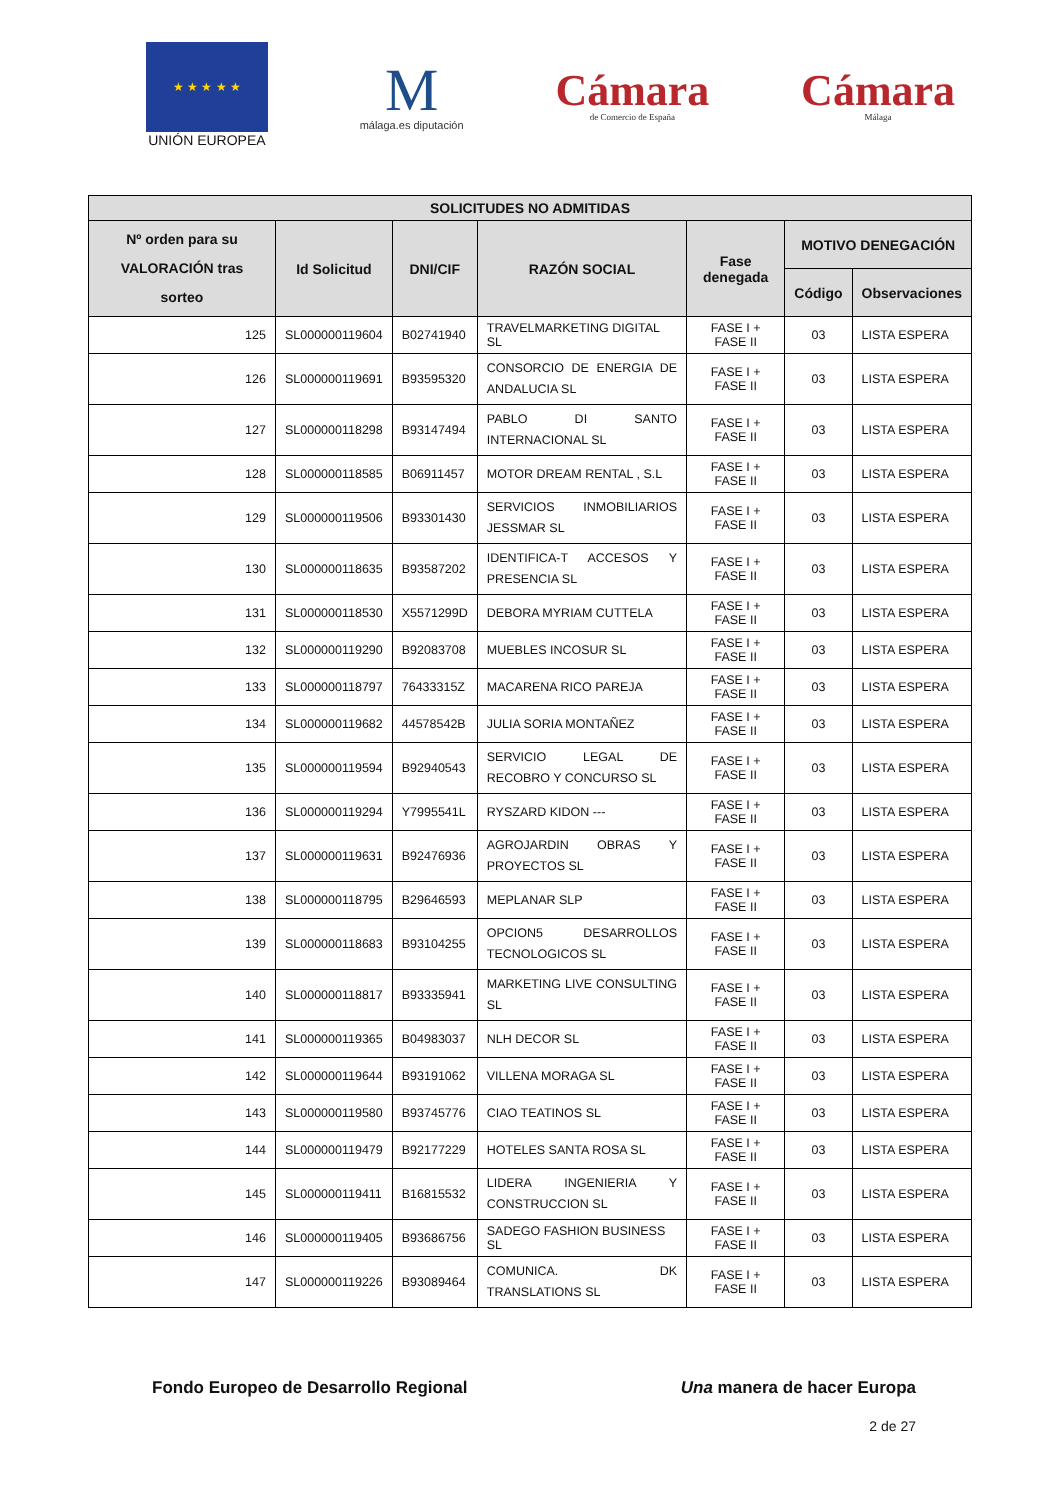★ ★ ★ ★ ★
UNIÓN EUROPEA
M
málaga.es diputación
Cámara
de Comercio de España
Cámara
Málaga
| SOLICITUDES NO ADMITIDAS | | | | | | |
| --- | --- | --- | --- | --- | --- | --- |
| Nº orden para su VALORACIÓN tras sorteo | Id Solicitud | DNI/CIF | RAZÓN SOCIAL | Fase denegada | MOTIVO DENEGACIÓN | |
| | | | | | Código | Observaciones |
| 125 | SL000000119604 | B02741940 | TRAVELMARKETING DIGITAL SL | FASE I + FASE II | 03 | LISTA ESPERA |
| 126 | SL000000119691 | B93595320 | CONSORCIO DE ENERGIA DE ANDALUCIA SL | FASE I + FASE II | 03 | LISTA ESPERA |
| 127 | SL000000118298 | B93147494 | PABLO DI SANTO INTERNACIONAL SL | FASE I + FASE II | 03 | LISTA ESPERA |
| 128 | SL000000118585 | B06911457 | MOTOR DREAM RENTAL , S.L | FASE I + FASE II | 03 | LISTA ESPERA |
| 129 | SL000000119506 | B93301430 | SERVICIOS INMOBILIARIOS JESSMAR SL | FASE I + FASE II | 03 | LISTA ESPERA |
| 130 | SL000000118635 | B93587202 | IDENTIFICA-T ACCESOS Y PRESENCIA SL | FASE I + FASE II | 03 | LISTA ESPERA |
| 131 | SL000000118530 | X5571299D | DEBORA MYRIAM CUTTELA | FASE I + FASE II | 03 | LISTA ESPERA |
| 132 | SL000000119290 | B92083708 | MUEBLES INCOSUR SL | FASE I + FASE II | 03 | LISTA ESPERA |
| 133 | SL000000118797 | 76433315Z | MACARENA RICO PAREJA | FASE I + FASE II | 03 | LISTA ESPERA |
| 134 | SL000000119682 | 44578542B | JULIA SORIA MONTAÑEZ | FASE I + FASE II | 03 | LISTA ESPERA |
| 135 | SL000000119594 | B92940543 | SERVICIO LEGAL DE RECOBRO Y CONCURSO SL | FASE I + FASE II | 03 | LISTA ESPERA |
| 136 | SL000000119294 | Y7995541L | RYSZARD KIDON --- | FASE I + FASE II | 03 | LISTA ESPERA |
| 137 | SL000000119631 | B92476936 | AGROJARDIN OBRAS Y PROYECTOS SL | FASE I + FASE II | 03 | LISTA ESPERA |
| 138 | SL000000118795 | B29646593 | MEPLANAR SLP | FASE I + FASE II | 03 | LISTA ESPERA |
| 139 | SL000000118683 | B93104255 | OPCION5 DESARROLLOS TECNOLOGICOS SL | FASE I + FASE II | 03 | LISTA ESPERA |
| 140 | SL000000118817 | B93335941 | MARKETING LIVE CONSULTING SL | FASE I + FASE II | 03 | LISTA ESPERA |
| 141 | SL000000119365 | B04983037 | NLH DECOR SL | FASE I + FASE II | 03 | LISTA ESPERA |
| 142 | SL000000119644 | B93191062 | VILLENA MORAGA SL | FASE I + FASE II | 03 | LISTA ESPERA |
| 143 | SL000000119580 | B93745776 | CIAO TEATINOS SL | FASE I + FASE II | 03 | LISTA ESPERA |
| 144 | SL000000119479 | B92177229 | HOTELES SANTA ROSA SL | FASE I + FASE II | 03 | LISTA ESPERA |
| 145 | SL000000119411 | B16815532 | LIDERA INGENIERIA Y CONSTRUCCION SL | FASE I + FASE II | 03 | LISTA ESPERA |
| 146 | SL000000119405 | B93686756 | SADEGO FASHION BUSINESS SL | FASE I + FASE II | 03 | LISTA ESPERA |
| 147 | SL000000119226 | B93089464 | COMUNICA. DK TRANSLATIONS SL | FASE I + FASE II | 03 | LISTA ESPERA |
Fondo Europeo de Desarrollo Regional Una manera de hacer Europa
2 de 27